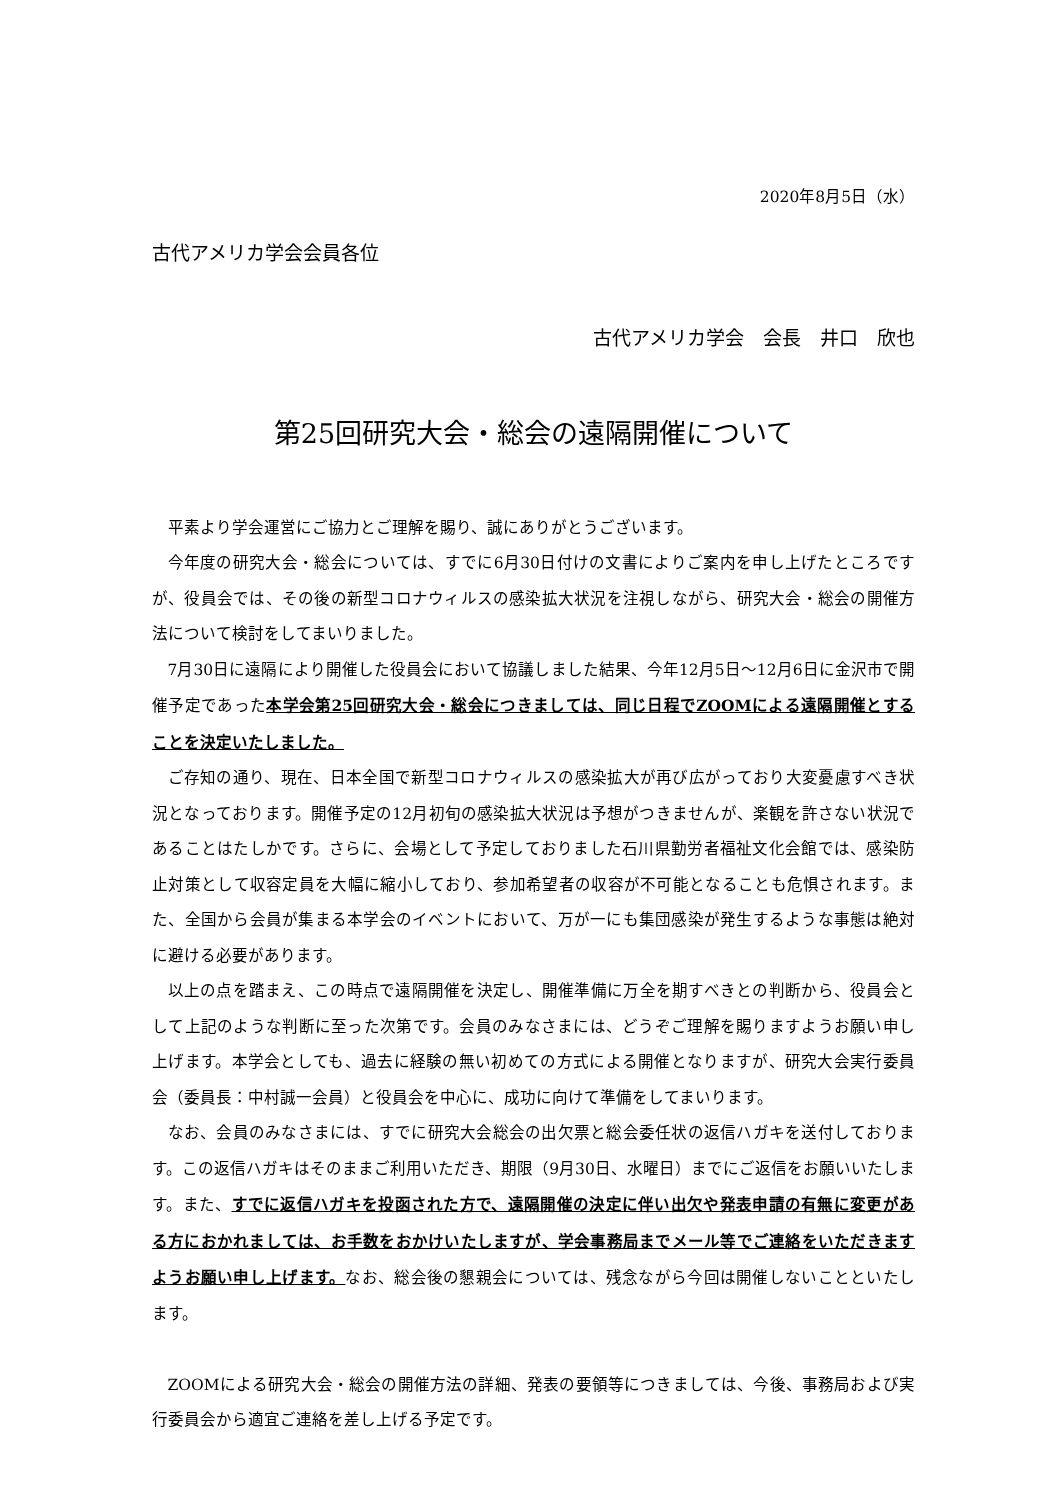2020年8月5日（水）
古代アメリカ学会会員各位
古代アメリカ学会　会長　井口　欣也
第25回研究大会・総会の遠隔開催について
平素より学会運営にご協力とご理解を賜り、誠にありがとうございます。
今年度の研究大会・総会については、すでに6月30日付けの文書によりご案内を申し上げたところですが、役員会では、その後の新型コロナウィルスの感染拡大状況を注視しながら、研究大会・総会の開催方法について検討をしてまいりました。
7月30日に遠隔により開催した役員会において協議しました結果、今年12月5日～12月6日に金沢市で開催予定であった本学会第25回研究大会・総会につきましては、同じ日程でZOOMによる遠隔開催とすることを決定いたしました。
ご存知の通り、現在、日本全国で新型コロナウィルスの感染拡大が再び広がっており大変憂慮すべき状況となっております。開催予定の12月初旬の感染拡大状況は予想がつきませんが、楽観を許さない状況であることはたしかです。さらに、会場として予定しておりました石川県勤労者福祉文化会館では、感染防止対策として収容定員を大幅に縮小しており、参加希望者の収容が不可能となることも危惧されます。また、全国から会員が集まる本学会のイベントにおいて、万が一にも集団感染が発生するような事態は絶対に避ける必要があります。
以上の点を踏まえ、この時点で遠隔開催を決定し、開催準備に万全を期すべきとの判断から、役員会として上記のような判断に至った次第です。会員のみなさまには、どうぞご理解を賜りますようお願い申し上げます。本学会としても、過去に経験の無い初めての方式による開催となりますが、研究大会実行委員会（委員長：中村誠一会員）と役員会を中心に、成功に向けて準備をしてまいります。
なお、会員のみなさまには、すでに研究大会総会の出欠票と総会委任状の返信ハガキを送付しております。この返信ハガキはそのままご利用いただき、期限（9月30日、水曜日）までにご返信をお願いいたします。また、すでに返信ハガキを投函された方で、遠隔開催の決定に伴い出欠や発表申請の有無に変更がある方におかれましては、お手数をおかけいたしますが、学会事務局までメール等でご連絡をいただきますようお願い申し上げます。なお、総会後の懇親会については、残念ながら今回は開催しないことといたします。
ZOOMによる研究大会・総会の開催方法の詳細、発表の要領等につきましては、今後、事務局および実行委員会から適宜ご連絡を差し上げる予定です。